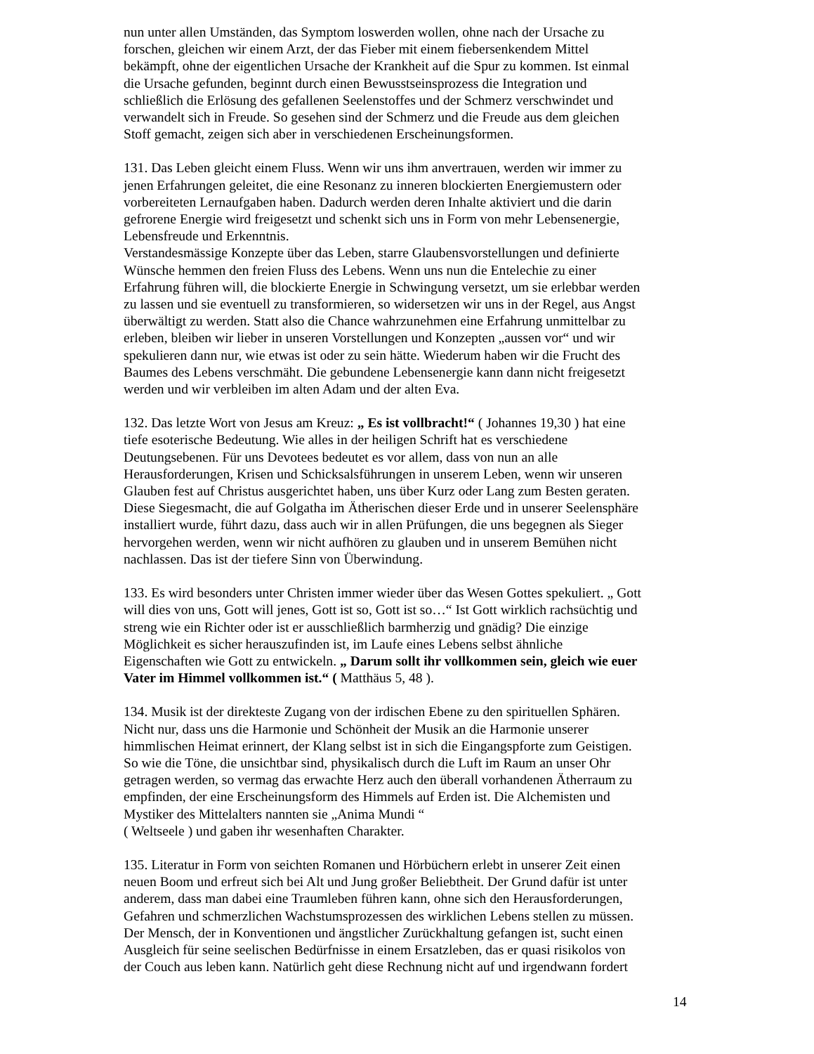nun unter allen Umständen, das Symptom loswerden wollen, ohne nach der Ursache zu
forschen, gleichen wir einem Arzt, der das Fieber mit einem fiebersenkendem Mittel
bekämpft, ohne der eigentlichen Ursache der Krankheit auf die Spur zu kommen. Ist einmal
die Ursache gefunden, beginnt durch einen Bewusstseinsprozess die Integration und
schließlich die Erlösung des gefallenen Seelenstoffes und der Schmerz verschwindet und
verwandelt sich in Freude. So gesehen sind der Schmerz und die Freude aus dem gleichen
Stoff gemacht, zeigen sich aber in verschiedenen Erscheinungsformen.
131. Das Leben gleicht einem Fluss. Wenn wir uns ihm anvertrauen, werden wir immer zu
jenen Erfahrungen geleitet, die eine Resonanz zu inneren blockierten Energiemustern oder
vorbereiteten Lernaufgaben haben. Dadurch werden deren Inhalte aktiviert und die darin
gefrorene Energie wird freigesetzt und schenkt sich uns in Form von mehr Lebensenergie,
Lebensfreude und Erkenntnis.
Verstandesmässige Konzepte über das Leben, starre Glaubensvorstellungen und definierte
Wünsche hemmen den freien Fluss des Lebens. Wenn uns nun die Entelechie zu einer
Erfahrung führen will, die blockierte Energie in Schwingung versetzt, um sie erlebbar werden
zu lassen und sie eventuell zu transformieren, so widersetzen wir uns in der Regel, aus Angst
überwältigt zu werden. Statt also die Chance wahrzunehmen eine Erfahrung unmittelbar zu
erleben, bleiben wir lieber in unseren Vorstellungen und Konzepten „aussen vor“ und wir
spekulieren dann nur, wie etwas ist oder zu sein hätte. Wiederum haben wir die Frucht des
Baumes des Lebens verschmäht. Die gebundene Lebensenergie kann dann nicht freigesetzt
werden und wir verbleiben im alten Adam und der alten Eva.
132. Das letzte Wort von Jesus am Kreuz: „ Es ist vollbracht!“ ( Johannes 19,30 ) hat eine
tiefe esoterische Bedeutung. Wie alles in der heiligen Schrift hat es verschiedene
Deutungsebenen. Für uns Devotees bedeutet es vor allem, dass von nun an alle
Herausforderungen, Krisen und Schicksalsführungen in unserem Leben, wenn wir unseren
Glauben fest auf Christus ausgerichtet haben, uns über Kurz oder Lang zum Besten geraten.
Diese Siegesmacht, die auf Golgatha im Ätherischen dieser Erde und in unserer Seelensphäre
installiert wurde, führt dazu, dass auch wir in allen Prüfungen, die uns begegnen als Sieger
hervorgehen werden, wenn wir nicht aufhören zu glauben und in unserem Bemühen nicht
nachlassen. Das ist der tiefere Sinn von Überwindung.
133. Es wird besonders unter Christen immer wieder über das Wesen Gottes spekuliert. „ Gott
will dies von uns, Gott will jenes, Gott ist so, Gott ist so…“ Ist Gott wirklich rachsüchtig und
streng wie ein Richter oder ist er ausschließlich barmherzig und gnädig? Die einzige
Möglichkeit es sicher herauszufinden ist, im Laufe eines Lebens selbst ähnliche
Eigenschaften wie Gott zu entwickeln. „ Darum sollt ihr vollkommen sein, gleich wie euer
Vater im Himmel vollkommen ist.“ ( Matthäus 5, 48 ).
134. Musik ist der direkteste Zugang von der irdischen Ebene zu den spirituellen Sphären.
Nicht nur, dass uns die Harmonie und Schönheit der Musik an die Harmonie unserer
himmlischen Heimat erinnert, der Klang selbst ist in sich die Eingangspforte zum Geistigen.
So wie die Töne, die unsichtbar sind, physikalisch durch die Luft im Raum an unser Ohr
getragen werden, so vermag das erwachte Herz auch den überall vorhandenen Ätherraum zu
empfinden, der eine Erscheinungsform des Himmels auf Erden ist. Die Alchemisten und
Mystiker des Mittelalters nannten sie „Anima Mundi “
( Weltseele ) und gaben ihr wesenhaften Charakter.
135. Literatur in Form von seichten Romanen und Hörbüchern erlebt in unserer Zeit einen
neuen Boom und erfreut sich bei Alt und Jung großer Beliebtheit. Der Grund dafür ist unter
anderem, dass man dabei eine Traumleben führen kann, ohne sich den Herausforderungen,
Gefahren und schmerzlichen Wachstumsprozessen des wirklichen Lebens stellen zu müssen.
Der Mensch, der in Konventionen und ängstlicher Zurückhaltung gefangen ist, sucht einen
Ausgleich für seine seelischen Bedürfnisse in einem Ersatzleben, das er quasi risikolos von
der Couch aus leben kann. Natürlich geht diese Rechnung nicht auf und irgendwann fordert
14